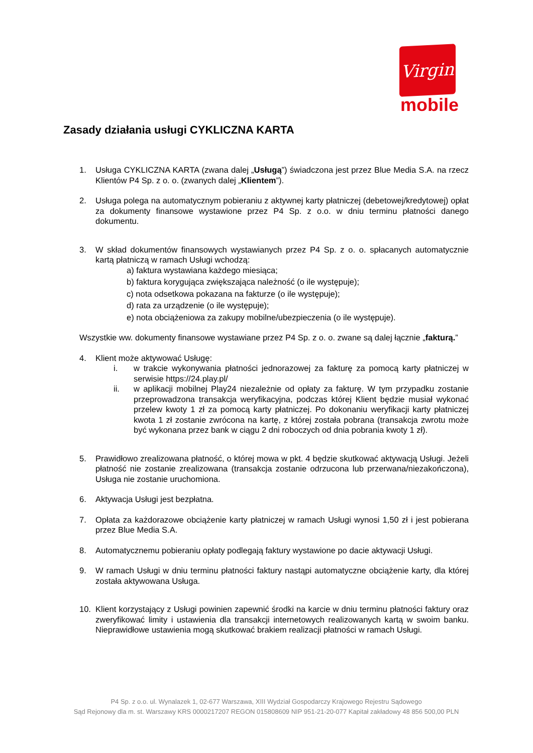Virgin
mobile
Zasady działania usługi CYKLICZNA KARTA
1. Usługa CYKLICZNA KARTA (zwana dalej „Usługą”) świadczona jest przez Blue Media S.A. na rzecz Klientów P4 Sp. z o. o. (zwanych dalej „Klientem”).
2. Usługa polega na automatycznym pobieraniu z aktywnej karty płatniczej (debetowej/kredytowej) opłat za dokumenty finansowe wystawione przez P4 Sp. z o.o. w dniu terminu płatności danego dokumentu.
3. W skład dokumentów finansowych wystawianych przez P4 Sp. z o. o. spłacanych automatycznie kartą płatniczą w ramach Usługi wchodzą:
a) faktura wystawiana każdego miesiąca;
b) faktura korygująca zwiększająca należność (o ile występuje);
c) nota odsetkowa pokazana na fakturze (o ile występuje);
d) rata za urządzenie (o ile występuje);
e) nota obciążeniowa za zakupy mobilne/ubezpieczenia (o ile występuje).
Wszystkie ww. dokumenty finansowe wystawiane przez P4 Sp. z o. o. zwane są dalej łącznie „fakturą.”
4. Klient może aktywować Usługę:
i. w trakcie wykonywania płatności jednorazowej za fakturę za pomocą karty płatniczej w serwisie https://24.play.pl/
ii. w aplikacji mobilnej Play24 niezależnie od opłaty za fakturę. W tym przypadku zostanie przeprowadzona transakcja weryfikacyjna, podczas której Klient będzie musiał wykonać przelew kwoty 1 zł za pomocą karty płatniczej. Po dokonaniu weryfikacji karty płatniczej kwota 1 zł zostanie zwrócona na kartę, z której została pobrana (transakcja zwrotu może być wykonana przez bank w ciągu 2 dni roboczych od dnia pobrania kwoty 1 zł).
5. Prawidłowo zrealizowana płatność, o której mowa w pkt. 4 będzie skutkować aktywacją Usługi. Jeżeli płatność nie zostanie zrealizowana (transakcja zostanie odrzucona lub przerwana/niezakończona), Usługa nie zostanie uruchomiona.
6. Aktywacja Usługi jest bezpłatna.
7. Opłata za każdorazowe obciążenie karty płatniczej w ramach Usługi wynosi 1,50 zł i jest pobierana przez Blue Media S.A.
8. Automatycznemu pobieraniu opłaty podlegają faktury wystawione po dacie aktywacji Usługi.
9. W ramach Usługi w dniu terminu płatności faktury nastąpi automatyczne obciążenie karty, dla której została aktywowana Usługa.
10. Klient korzystający z Usługi powinien zapewnić środki na karcie w dniu terminu płatności faktury oraz zweryfikować limity i ustawienia dla transakcji internetowych realizowanych kartą w swoim banku. Nieprawidłowe ustawienia mogą skutkować brakiem realizacji płatności w ramach Usługi.
P4 Sp. z o.o. ul. Wynalazek 1, 02-677 Warszawa, XIII Wydział Gospodarczy Krajowego Rejestru Sądowego
Sąd Rejonowy dla m. st. Warszawy KRS 0000217207 REGON 015808609 NIP 951-21-20-077 Kapitał zakładowy 48 856 500,00 PLN